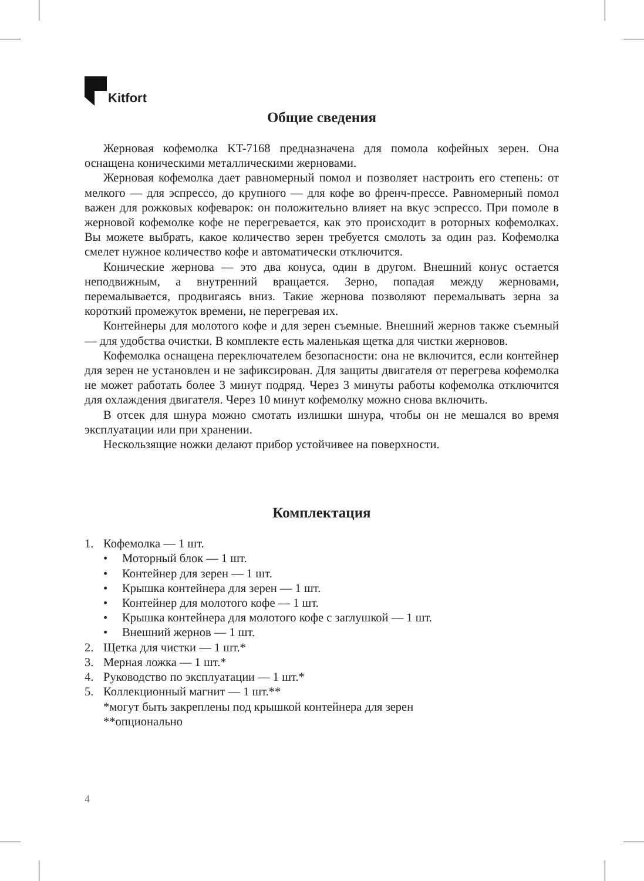Kitfort
Общие сведения
Жерновая кофемолка KT-7168 предназначена для помола кофейных зерен. Она оснащена коническими металлическими жерновами.
Жерновая кофемолка дает равномерный помол и позволяет настроить его степень: от мелкого — для эспрессо, до крупного — для кофе во френч-прессе. Равномерный помол важен для рожковых кофеварок: он положительно влияет на вкус эспрессо. При помоле в жерновой кофемолке кофе не перегревается, как это происходит в роторных кофемолках. Вы можете выбрать, какое количество зерен требуется смолоть за один раз. Кофемолка смелет нужное количество кофе и автоматически отключится.
Конические жернова — это два конуса, один в другом. Внешний конус остается неподвижным, а внутренний вращается. Зерно, попадая между жерновами, перемалывается, продвигаясь вниз. Такие жернова позволяют перемалывать зерна за короткий промежуток времени, не перегревая их.
Контейнеры для молотого кофе и для зерен съемные. Внешний жернов также съемный — для удобства очистки. В комплекте есть маленькая щетка для чистки жерновов.
Кофемолка оснащена переключателем безопасности: она не включится, если контейнер для зерен не установлен и не зафиксирован. Для защиты двигателя от перегрева кофемолка не может работать более 3 минут подряд. Через 3 минуты работы кофемолка отключится для охлаждения двигателя. Через 10 минут кофемолку можно снова включить.
В отсек для шнура можно смотать излишки шнура, чтобы он не мешался во время эксплуатации или при хранении.
Нескользящие ножки делают прибор устойчивее на поверхности.
Комплектация
1. Кофемолка — 1 шт.
• Моторный блок — 1 шт.
• Контейнер для зерен — 1 шт.
• Крышка контейнера для зерен — 1 шт.
• Контейнер для молотого кофе — 1 шт.
• Крышка контейнера для молотого кофе с заглушкой — 1 шт.
• Внешний жернов — 1 шт.
2. Щетка для чистки — 1 шт.*
3. Мерная ложка — 1 шт.*
4. Руководство по эксплуатации — 1 шт.*
5. Коллекционный магнит — 1 шт.**
*могут быть закреплены под крышкой контейнера для зерен
**опционально
4